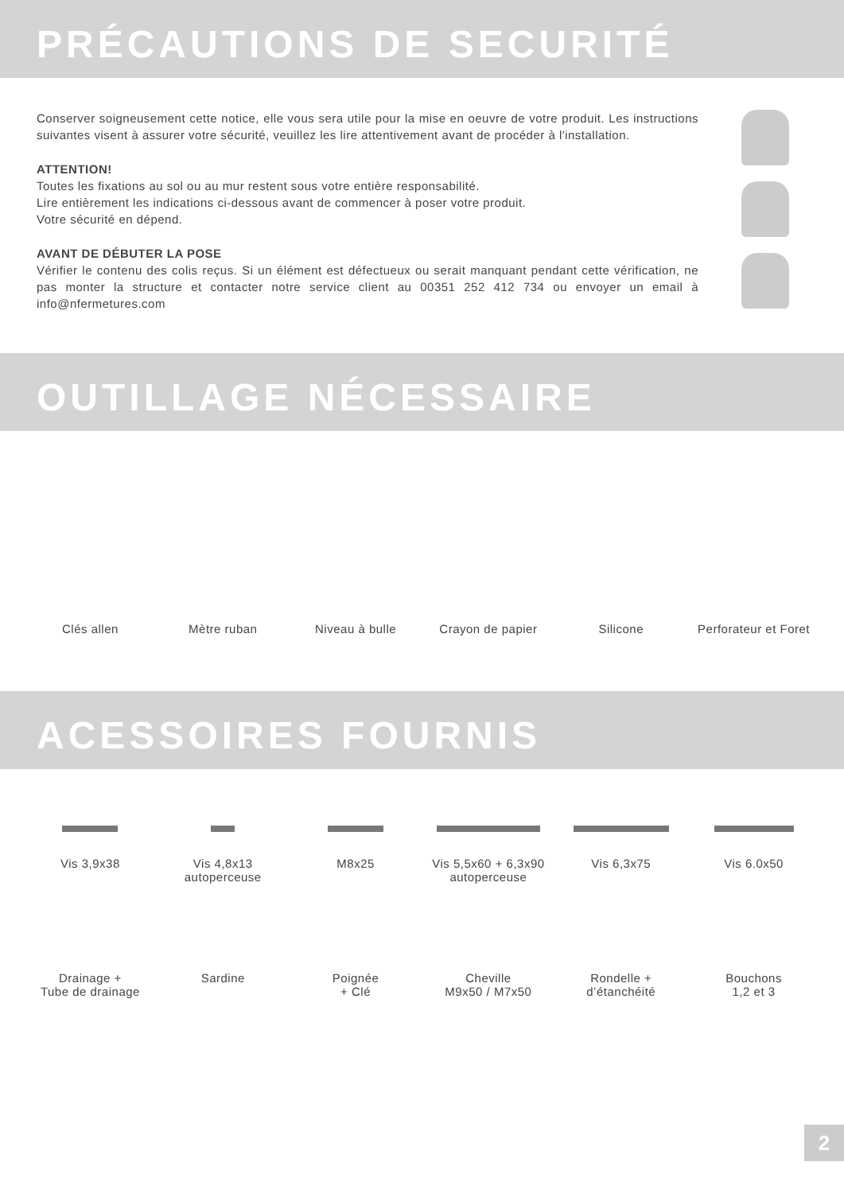PRÉCAUTIONS DE SECURITÉ
Conserver soigneusement cette notice, elle vous sera utile pour la mise en oeuvre de votre produit. Les instructions suivantes visent à assurer votre sécurité, veuillez les lire attentivement avant de procéder à l'installation.
ATTENTION!
Toutes les fixations au sol ou au mur restent sous votre entière responsabilité.
Lire entièrement les indications ci-dessous avant de commencer à poser votre produit.
Votre sécurité en dépend.
AVANT DE DÉBUTER LA POSE
Vérifier le contenu des colis reçus. Si un élément est défectueux ou serait manquant pendant cette vérification, ne pas monter la structure et contacter notre service client au 00351 252 412 734 ou envoyer un email à info@nfermetures.com
OUTILLAGE NÉCESSAIRE
Clés allen Mètre ruban Niveau à bulle Crayon de papier Silicone Perforateur et Foret
ACESSOIRES FOURNIS
Vis 3,9x38 Vis 4,8x13
autoperceuse
M8x25 Vis 5,5x60 + 6,3x90
autoperceuse
Vis 6,3x75 Vis 6.0x50
Drainage +
Tube de drainage
Sardine Poignée
+ Clé
Cheville
M9x50 / M7x50
Rondelle +
d’étanchéité
Bouchons
1,2 et 3
2